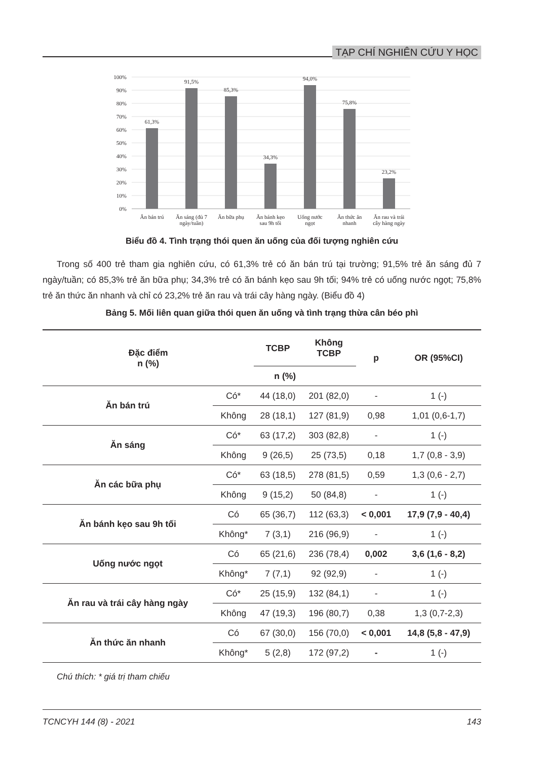TẠP CHÍ NGHIÊN CỨU Y HỌC
100%
90%
80%
70%
60%
50%
40%
30%
20%
10%
0%
61,3%
91,5%
85,3%
34,3%
94,0%
75,8%
23,2%
Ăn bán trú
Ăn sáng (đủ 7
ngày/tuần)
Ăn bữa phụ
Ăn bánh kẹo
sau 9h tối
Uống nước
ngọt
Ăn thức ăn
nhanh
Ăn rau và trái
cây hàng ngày
Biểu đồ 4. Tình trạng thói quen ăn uống của đối tượng nghiên cứu
Trong số 400 trẻ tham gia nghiên cứu, có 61,3% trẻ có ăn bán trú tại trường; 91,5% trẻ ăn sáng đủ 7 ngày/tuần; có 85,3% trẻ ăn bữa phụ; 34,3% trẻ có ăn bánh kẹo sau 9h tối; 94% trẻ có uống nước ngọt; 75,8% trẻ ăn thức ăn nhanh và chỉ có 23,2% trẻ ăn rau và trái cây hàng ngày. (Biểu đồ 4)
Bảng 5. Mối liên quan giữa thói quen ăn uống và tình trạng thừa cân béo phì
| Đặc điểm n (%) | | TCBP | Không TCBP | p | OR (95%CI) |
| --- | --- | --- | --- | --- | --- |
| | | n (%) | | | |
| Ăn bán trú | Có* | 44 (18,0) | 201 (82,0) | - | 1 (-) |
| | Không | 28 (18,1) | 127 (81,9) | 0,98 | 1,01 (0,6-1,7) |
| Ăn sáng | Có* | 63 (17,2) | 303 (82,8) | - | 1 (-) |
| | Không | 9 (26,5) | 25 (73,5) | 0,18 | 1,7 (0,8 - 3,9) |
| Ăn các bữa phụ | Có* | 63 (18,5) | 278 (81,5) | 0,59 | 1,3 (0,6 - 2,7) |
| | Không | 9 (15,2) | 50 (84,8) | - | 1 (-) |
| Ăn bánh kẹo sau 9h tối | Có | 65 (36,7) | 112 (63,3) | < 0,001 | 17,9 (7,9 - 40,4) |
| | Không* | 7 (3,1) | 216 (96,9) | - | 1 (-) |
| Uống nước ngọt | Có | 65 (21,6) | 236 (78,4) | 0,002 | 3,6 (1,6 - 8,2) |
| | Không* | 7 (7,1) | 92 (92,9) | - | 1 (-) |
| Ăn rau và trái cây hàng ngày | Có* | 25 (15,9) | 132 (84,1) | - | 1 (-) |
| | Không | 47 (19,3) | 196 (80,7) | 0,38 | 1,3 (0,7-2,3) |
| Ăn thức ăn nhanh | Có | 67 (30,0) | 156 (70,0) | < 0,001 | 14,8 (5,8 - 47,9) |
| | Không* | 5 (2,8) | 172 (97,2) | - | 1 (-) |
Chú thích: * giá trị tham chiếu
TCNCYH 144 (8) - 2021 143